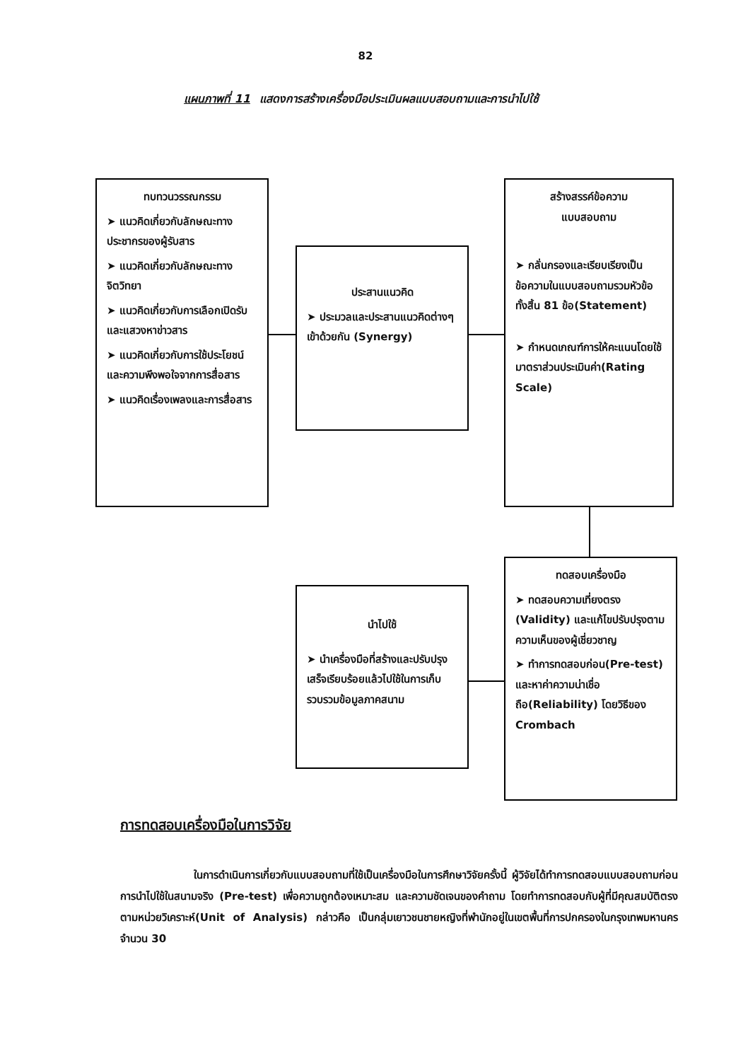82
แผนภาพที่ 11 แสดงการสร้างเครื่องมือประเมินผลแบบสอบถามและการนำไปใช้
ทบทวนวรรณกรรม
➤ แนวคิดเกี่ยวกับลักษณะทางประชากรของผู้รับสาร
➤ แนวคิดเกี่ยวกับลักษณะทางจิตวิทยา
➤ แนวคิดเกี่ยวกับการเลือกเปิดรับและแสวงหาข่าวสาร
➤ แนวคิดเกี่ยวกับการใช้ประโยชน์และความพึงพอใจจากการสื่อสาร
➤ แนวคิดเรื่องเพลงและการสื่อสาร
ประสานแนวคิด
➤ ประมวลและประสานแนวคิดต่างๆเข้าด้วยกัน (Synergy)
สร้างสรรค์ข้อความ
แบบสอบถาม
➤ กลั่นกรองและเรียบเรียงเป็นข้อความในแบบสอบถามรวมหัวข้อทั้งสิ้น 81 ข้อ(Statement)
➤ กำหนดเกณฑ์การให้คะแนนโดยใช้มาตราส่วนประเมินค่า(Rating Scale)
ทดสอบเครื่องมือ
➤ ทดสอบความเที่ยงตรง (Validity) และแก้ไขปรับปรุงตามความเห็นของผู้เชี่ยวชาญ
➤ ทำการทดสอบก่อน(Pre-test) และหาค่าความน่าเชื่อถือ(Reliability) โดยวิธีของ Crombach
นำไปใช้
➤ นำเครื่องมือที่สร้างและปรับปรุงเสร็จเรียบร้อยแล้วไปใช้ในการเก็บรวบรวมข้อมูลภาคสนาม
การทดสอบเครื่องมือในการวิจัย
ในการดำเนินการเกี่ยวกับแบบสอบถามที่ใช้เป็นเครื่องมือในการศึกษาวิจัยครั้งนี้ ผู้วิจัยได้ทำการทดสอบแบบสอบถามก่อนการนำไปใช้ในสนามจริง (Pre-test) เพื่อความถูกต้องเหมาะสม และความชัดเจนของคำถาม โดยทำการทดสอบกับผู้ที่มีคุณสมบัติตรงตามหน่วยวิเคราะห์(Unit of Analysis) กล่าวคือ เป็นกลุ่มเยาวชนชายหญิงที่พำนักอยู่ในเขตพื้นที่การปกครองในกรุงเทพมหานครจำนวน 30